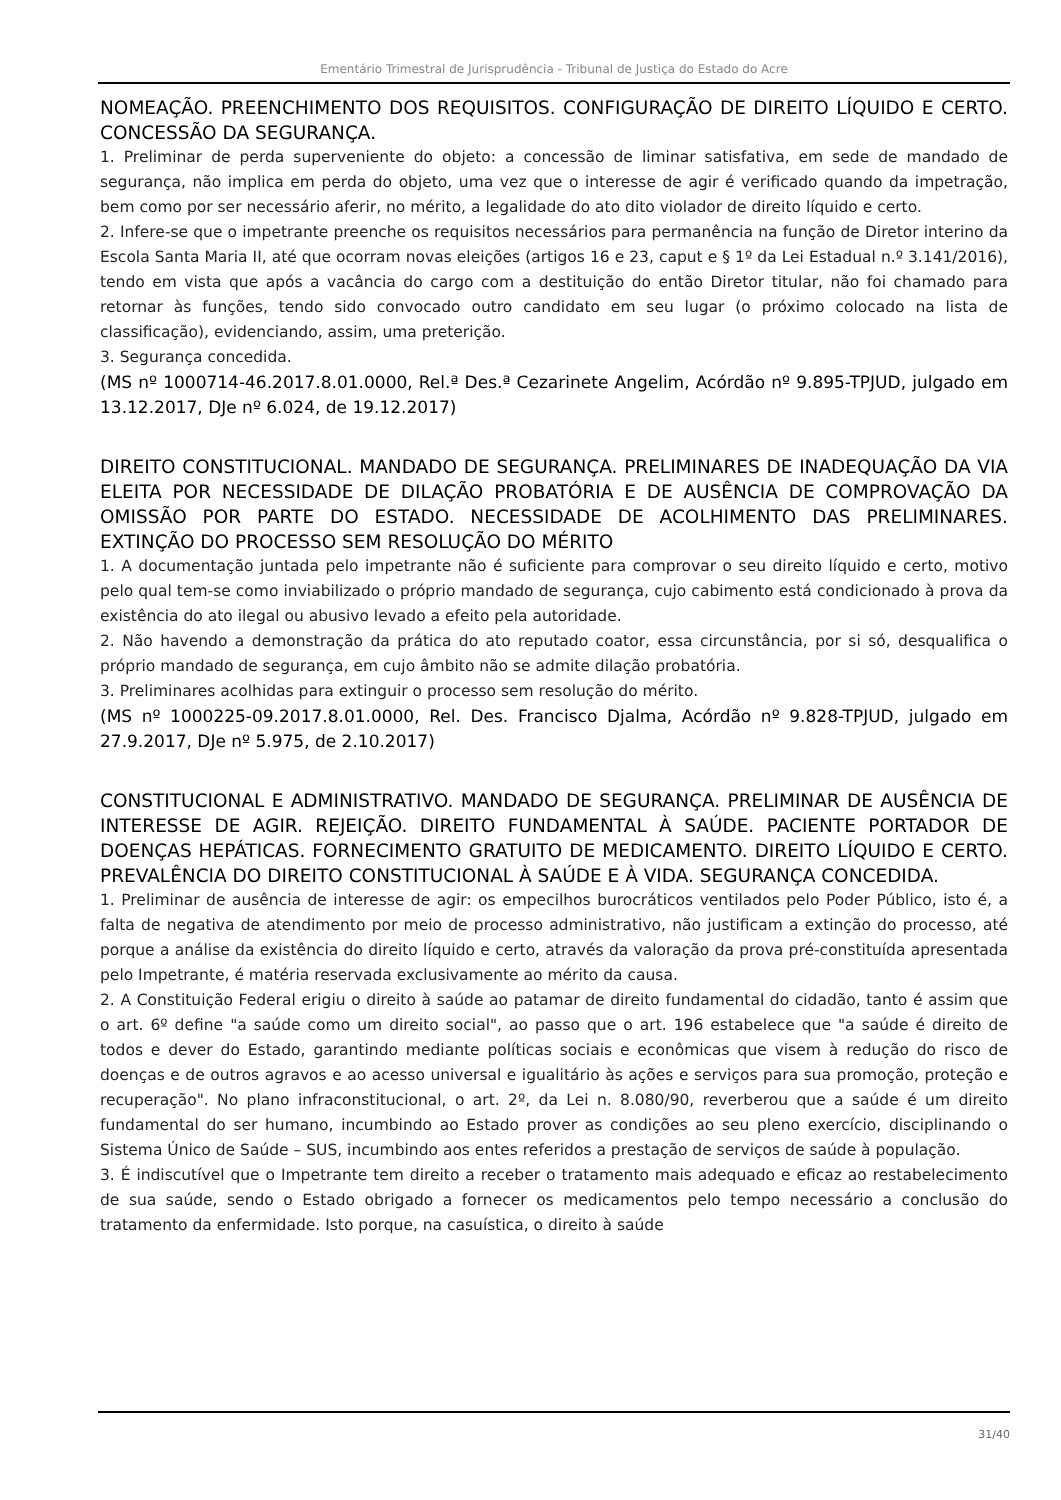Ementário Trimestral de Jurisprudência - Tribunal de Justiça do Estado do Acre
NOMEAÇÃO. PREENCHIMENTO DOS REQUISITOS. CONFIGURAÇÃO DE DIREITO LÍQUIDO E CERTO. CONCESSÃO DA SEGURANÇA.
1. Preliminar de perda superveniente do objeto: a concessão de liminar satisfativa, em sede de mandado de segurança, não implica em perda do objeto, uma vez que o interesse de agir é verificado quando da impetração, bem como por ser necessário aferir, no mérito, a legalidade do ato dito violador de direito líquido e certo.
2. Infere-se que o impetrante preenche os requisitos necessários para permanência na função de Diretor interino da Escola Santa Maria II, até que ocorram novas eleições (artigos 16 e 23, caput e § 1º da Lei Estadual n.º 3.141/2016), tendo em vista que após a vacância do cargo com a destituição do então Diretor titular, não foi chamado para retornar às funções, tendo sido convocado outro candidato em seu lugar (o próximo colocado na lista de classificação), evidenciando, assim, uma preterição.
3. Segurança concedida.
(MS nº 1000714-46.2017.8.01.0000, Rel.ª Des.ª Cezarinete Angelim, Acórdão nº 9.895-TPJUD, julgado em 13.12.2017, DJe nº 6.024, de 19.12.2017)
DIREITO CONSTITUCIONAL. MANDADO DE SEGURANÇA. PRELIMINARES DE INADEQUAÇÃO DA VIA ELEITA POR NECESSIDADE DE DILAÇÃO PROBATÓRIA E DE AUSÊNCIA DE COMPROVAÇÃO DA OMISSÃO POR PARTE DO ESTADO. NECESSIDADE DE ACOLHIMENTO DAS PRELIMINARES. EXTINÇÃO DO PROCESSO SEM RESOLUÇÃO DO MÉRITO
1. A documentação juntada pelo impetrante não é suficiente para comprovar o seu direito líquido e certo, motivo pelo qual tem-se como inviabilizado o próprio mandado de segurança, cujo cabimento está condicionado à prova da existência do ato ilegal ou abusivo levado a efeito pela autoridade.
2. Não havendo a demonstração da prática do ato reputado coator, essa circunstância, por si só, desqualifica o próprio mandado de segurança, em cujo âmbito não se admite dilação probatória.
3. Preliminares acolhidas para extinguir o processo sem resolução do mérito.
(MS nº 1000225-09.2017.8.01.0000, Rel. Des. Francisco Djalma, Acórdão nº 9.828-TPJUD, julgado em 27.9.2017, DJe nº 5.975, de 2.10.2017)
CONSTITUCIONAL E ADMINISTRATIVO. MANDADO DE SEGURANÇA. PRELIMINAR DE AUSÊNCIA DE INTERESSE DE AGIR. REJEIÇÃO. DIREITO FUNDAMENTAL À SAÚDE. PACIENTE PORTADOR DE DOENÇAS HEPÁTICAS. FORNECIMENTO GRATUITO DE MEDICAMENTO. DIREITO LÍQUIDO E CERTO. PREVALÊNCIA DO DIREITO CONSTITUCIONAL À SAÚDE E À VIDA. SEGURANÇA CONCEDIDA.
1. Preliminar de ausência de interesse de agir: os empecilhos burocráticos ventilados pelo Poder Público, isto é, a falta de negativa de atendimento por meio de processo administrativo, não justificam a extinção do processo, até porque a análise da existência do direito líquido e certo, através da valoração da prova pré-constituída apresentada pelo Impetrante, é matéria reservada exclusivamente ao mérito da causa.
2. A Constituição Federal erigiu o direito à saúde ao patamar de direito fundamental do cidadão, tanto é assim que o art. 6º define "a saúde como um direito social", ao passo que o art. 196 estabelece que "a saúde é direito de todos e dever do Estado, garantindo mediante políticas sociais e econômicas que visem à redução do risco de doenças e de outros agravos e ao acesso universal e igualitário às ações e serviços para sua promoção, proteção e recuperação". No plano infraconstitucional, o art. 2º, da Lei n. 8.080/90, reverberou que a saúde é um direito fundamental do ser humano, incumbindo ao Estado prover as condições ao seu pleno exercício, disciplinando o Sistema Único de Saúde – SUS, incumbindo aos entes referidos a prestação de serviços de saúde à população.
3. É indiscutível que o Impetrante tem direito a receber o tratamento mais adequado e eficaz ao restabelecimento de sua saúde, sendo o Estado obrigado a fornecer os medicamentos pelo tempo necessário a conclusão do tratamento da enfermidade. Isto porque, na casuística, o direito à saúde
31/40